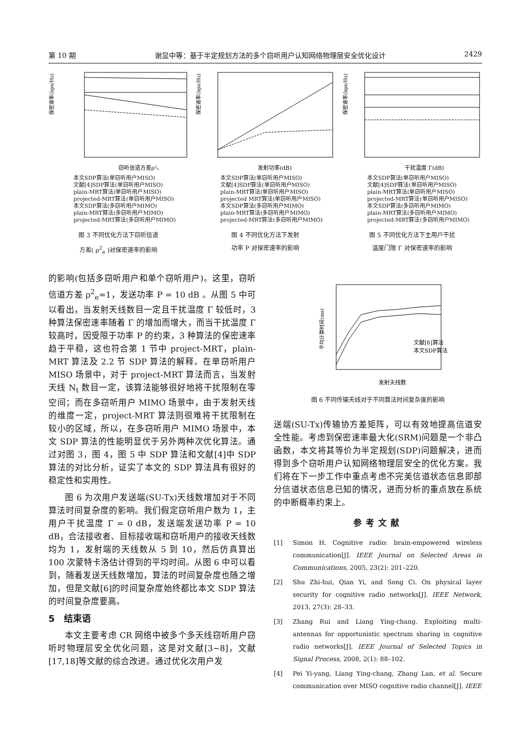第 10 期 谢显中等：基于半定规划方法的多个窃听用户认知网络物理层安全优化设计 2429
保密速率(bps/Hz)
窃听信道方差ρ²ₑ
本文SDP算法(单窃听用户MISO)
文献[4]SDP算法(单窃听用户MISO)
plain-MRT算法(单窃听用户MISO)
projected-MRT算法(单窃听用户MISO)
本文SDP算法(多窃听用户MIMO)
plain-MRT算法(多窃听用户MIMO)
projected-MRT算法(多窃听用户MIMO)
图 3 不同优化方法下窃听信道
方差( ρ<sup>2</sup><sub>e</sub> )对保密速率的影响
保密速率(bps/Hz)
发射功率(dB)
本文SDP算法(单窃听用户MISO)
文献[4]SDP算法(单窃听用户MISO)
plain-MRT算法(单窃听用户MISO)
projected MRT算法(单窃听用户MISO)
本文SDP算法(多窃听用户MIMO)
plain-MRT算法(多窃听用户MIMO)
projected-MRT算法(多窃听用户MIMO)
图 4 不同优化方法下发射
功率 P 对保密速率的影响
保密速率(bps/Hz)
干扰温度 Γ(dB)
本文SDP算法(单窃听用户MISO)
文献[4]SDP算法(单窃听用户MISO)
plain-MRT算法(单窃听用户MISO)
projected-MRT算法(单窃听用户MISO)
本文SDP算法(多窃听用户MIMO)
plain-MRT算法(多窃听用户MIMO)
projected-MRT算法(多窃听用户MIMO)
图 5 不同优化方法下主用户干扰
温度门限 Γ 对保密速率的影响
的影响(包括多窃听用户和单个窃听用户)。这里，窃听信道方差 ρ<sup>2</sup><sub>e</sub>=1，发送功率 P = 10 dB 。从图 5 中可以看出，当发射天线数目一定且干扰温度 Γ 较低时，3 种算法保密速率随着 Γ 的增加而增大，而当干扰温度 Γ 较高时，因受限于功率 P 的约束，3 种算法的保密速率趋于平稳，这也符合第 1 节中 project-MRT，plain-MRT 算法及 2.2 节 SDP 算法的解释。在单窃听用户 MISO 场景中，对于 project-MRT 算法而言，当发射天线 N<sub>t</sub> 数目一定，该算法能够很好地将干扰限制在零空间；而在多窃听用户 MIMO 场景中，由于发射天线的维度一定，project-MRT 算法则很难将干扰限制在较小的区域，所以，在多窃听用户 MIMO 场景中，本文 SDP 算法的性能明显优于另外两种次优化算法。通过对图 3，图 4，图 5 中 SDP 算法和文献[4]中 SDP 算法的对比分析，证实了本文的 SDP 算法具有很好的稳定性和实用性。
图 6 为次用户发送端(SU-Tx)天线数增加对于不同算法时间复杂度的影响。我们假定窃听用户数为 1，主用户干扰温度 Γ = 0 dB，发送端发送功率 P = 10 dB，合法接收者、目标接收端和窃听用户的接收天线数均为 1，发射端的天线数从 5 到 10，然后仿真算出 100 次蒙特卡洛估计得到的平均时间。从图 6 中可以看到，随着发送天线数增加，算法的时间复杂度也随之增加，但是文献[6]的时间复杂度始终都比本文 SDP 算法的时间复杂度要高。
5　结束语
本文主要考虑 CR 网络中被多个多天线窃听用户窃听时物理层安全优化问题，这是对文献[3~8]，文献[17,18]等文献的综合改进。通过优化次用户发
平均计算时间(ms)
文献[6]算法
本文SDP算法
发射天线数
图 6 不同传输天线对于不同算法时间复杂度的影响
送端(SU-Tx)传输协方差矩阵，可以有效地提高信道安全性能。考虑到保密速率最大化(SRM)问题是一个非凸函数，本文将其等价为半定规划(SDP)问题解决，进而得到多个窃听用户认知网络物理层安全的优化方案。我们将在下一步工作中重点考虑不完美信道状态信息即部分信道状态信息已知的情况，进而分析的重点放在系统的中断概率约束上。
参考文献
[1] Simon H. Cognitive radio: brain-empowered wireless communication[J]. IEEE Journal on Selected Areas in Communications, 2005, 23(2): 201–220.
[2] Shu Zhi-hui, Qian Yi, and Song Ci. On physical layer security for cognitive radio networks[J]. IEEE Network, 2013, 27(3): 28–33.
[3] Zhang Rui and Liang Ying-chang. Exploiting multi-antennas for opportunistic spectrum sharing in cognitive radio networks[J]. IEEE Journal of Selected Topics in Signal Process, 2008, 2(1): 88–102.
[4] Pei Yi-yang, Liang Ying-chang, Zhang Lan, et al. Secure communication over MISO cognitive radio channel[J]. IEEE